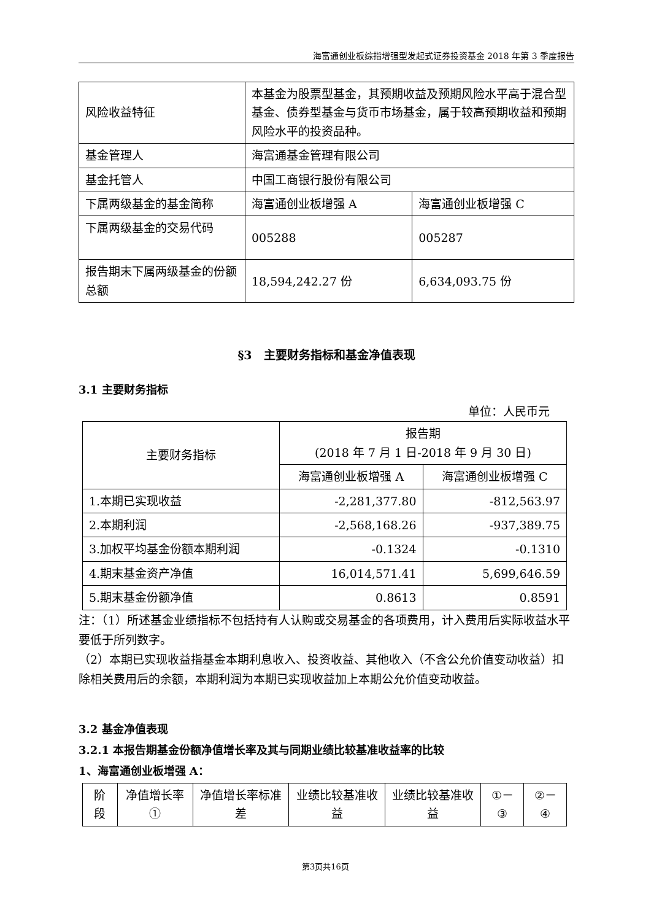海富通创业板综指增强型发起式证券投资基金 2018 年第 3 季度报告
| 风险收益特征 | 本基金为股票型基金，其预期收益及预期风险水平高于混合型基金、债券型基金与货币市场基金，属于较高预期收益和预期风险水平的投资品种。 | |
| 基金管理人 | 海富通基金管理有限公司 | |
| 基金托管人 | 中国工商银行股份有限公司 | |
| 下属两级基金的基金简称 | 海富通创业板增强 A | 海富通创业板增强 C |
| 下属两级基金的交易代码 | 005288 | 005287 |
| 报告期末下属两级基金的份额总额 | 18,594,242.27 份 | 6,634,093.75 份 |
§3　主要财务指标和基金净值表现
3.1 主要财务指标
单位：人民币元
| 主要财务指标 | 报告期 (2018 年 7 月 1 日-2018 年 9 月 30 日) | |
| --- | --- | --- |
| | 海富通创业板增强 A | 海富通创业板增强 C |
| 1.本期已实现收益 | -2,281,377.80 | -812,563.97 |
| 2.本期利润 | -2,568,168.26 | -937,389.75 |
| 3.加权平均基金份额本期利润 | -0.1324 | -0.1310 |
| 4.期末基金资产净值 | 16,014,571.41 | 5,699,646.59 |
| 5.期末基金份额净值 | 0.8613 | 0.8591 |
注：（1）所述基金业绩指标不包括持有人认购或交易基金的各项费用，计入费用后实际收益水平要低于所列数字。
（2）本期已实现收益指基金本期利息收入、投资收益、其他收入（不含公允价值变动收益）扣除相关费用后的余额，本期利润为本期已实现收益加上本期公允价值变动收益。
3.2 基金净值表现
3.2.1 本报告期基金份额净值增长率及其与同期业绩比较基准收益率的比较
1、海富通创业板增强 A：
| 阶段 | 净值增长率① | 净值增长率标准差 | 业绩比较基准收益 | 业绩比较基准收益 | ①－③ | ②－④ |
| --- | --- | --- | --- | --- | --- | --- |
第3页共16页